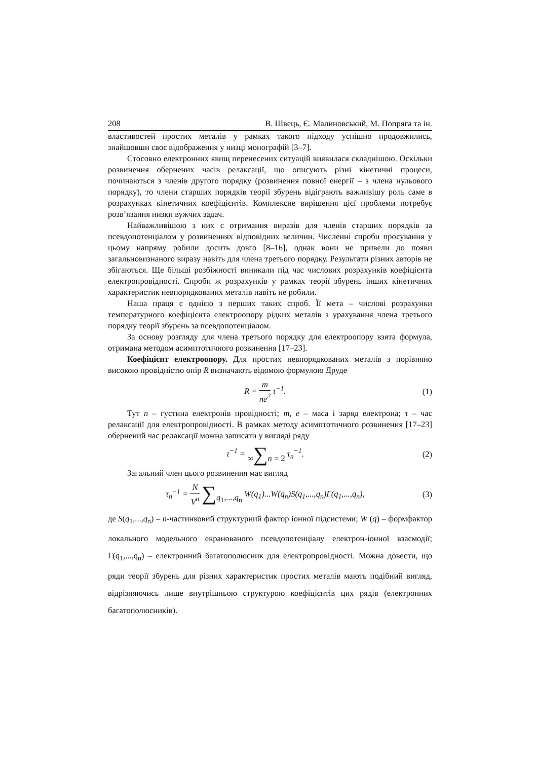208 В. Швець, Є. Малиновський, М. Попряга та ін.
властивостей простих металів у рамках такого підходу успішно продовжились, знайшовши своє відображення у низці монографій [3–7].
Стосовно електронних явищ перенесених ситуацій виявилася складнішою. Оскільки розвинення обернених часів релаксації, що описують різні кінетичні процеси, починаються з членів другого порядку (розвинення повної енергії – з члена нульового порядку), то члени старших порядків теорії збурень відіграють важливішу роль саме в розрахунках кінетичних коефіцієнтів. Комплексне вирішення цієї проблеми потребує розв’язання низки вужчих задач.
Найважливішою з них є отримання виразів для членів старших порядків за псевдопотенціалом у розвиненнях відповідних величин. Численні спроби просування у цьому напряму робили досить довго [8–16], однак вони не привели до появи загальновизнаного виразу навіть для члена третього порядку. Результати різних авторів не збігаються. Ще більші розбіжності виникали під час числових розрахунків коефіцієнта електропровідності. Спроби ж розрахунків у рамках теорії збурень інших кінетичних характеристик невпорядкованих металів навіть не робили.
Наша праця є однією з перших таких спроб. Її мета – числові розрахунки температурного коефіцієнта електроопору рідких металів з урахування члена третього порядку теорії збурень за псевдопотенціалом.
За основу розгляду для члена третього порядку для електроопору взята формула, отримана методом асимптотичного розвинення [17–23].
Коефіцієнт електроопору. Для простих невпорядкованих металів з порівняно високою провідністю опір R визначають відомою формулою Друде
R = m ne<sup>2</sup> τ<sup>−1</sup>. (1)
Тут n – густина електронів провідності; m, e – маса і заряд електрона; τ – час релаксації для електропровідності. В рамках методу асимптотичного розвинення [17–23] обернений час релаксації можна записати у вигляді ряду
τ<sup>−1</sup> = ∞∑n = 2 τ<sub>n</sub><sup>−1</sup>. (2)
Загальний член цього розвинення має вигляд
τ<sub>n</sub><sup>−1</sup> = N V<sup>n</sup> ∑q<sub>1</sub>,...,q<sub>n</sub> W(q<sub>1</sub>)...W(q<sub>n</sub>)S(q<sub>1</sub>,...,q<sub>n</sub>)Γ(q<sub>1</sub>,...,q<sub>n</sub>),
(3)
де S(q<sub>1</sub>,...,q<sub>n</sub>) – n-частинковий структурний фактор іонної підсистеми; W (q) – формфактор локального модельного екранованого псевдопотенціалу електрон-іонної взаємодії; Γ(q<sub>1</sub>,...,q<sub>n</sub>) – електронний багатополюсник для електропровідності. Можна довести, що ряди теорії збурень для різних характеристик простих металів мають подібний вигляд, відрізняючись лише внутрішньою структурою коефіцієнтів цих рядів (електронних багатополюсників).